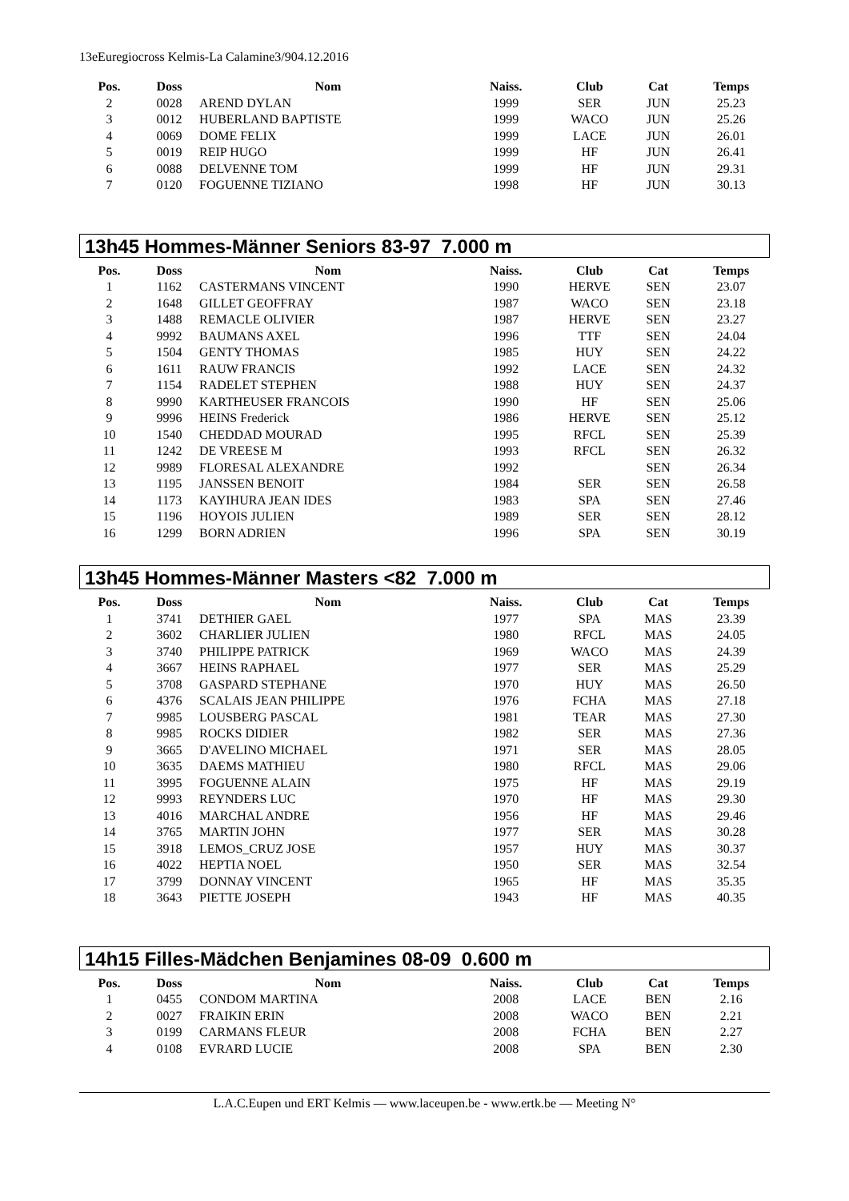13eEuregiocross Kelmis-La Calamine3/904.12.2016
| Pos. | Doss | Nom | Naiss. | Club | Cat | Temps |
| --- | --- | --- | --- | --- | --- | --- |
| 2 | 0028 | AREND DYLAN | 1999 | SER | JUN | 25.23 |
| 3 | 0012 | HUBERLAND BAPTISTE | 1999 | WACO | JUN | 25.26 |
| 4 | 0069 | DOME FELIX | 1999 | LACE | JUN | 26.01 |
| 5 | 0019 | REIP HUGO | 1999 | HF | JUN | 26.41 |
| 6 | 0088 | DELVENNE TOM | 1999 | HF | JUN | 29.31 |
| 7 | 0120 | FOGUENNE TIZIANO | 1998 | HF | JUN | 30.13 |
13h45 Hommes-Männer Seniors 83-97 7.000 m
| Pos. | Doss | Nom | Naiss. | Club | Cat | Temps |
| --- | --- | --- | --- | --- | --- | --- |
| 1 | 1162 | CASTERMANS VINCENT | 1990 | HERVE | SEN | 23.07 |
| 2 | 1648 | GILLET GEOFFRAY | 1987 | WACO | SEN | 23.18 |
| 3 | 1488 | REMACLE OLIVIER | 1987 | HERVE | SEN | 23.27 |
| 4 | 9992 | BAUMANS AXEL | 1996 | TTF | SEN | 24.04 |
| 5 | 1504 | GENTY THOMAS | 1985 | HUY | SEN | 24.22 |
| 6 | 1611 | RAUW FRANCIS | 1992 | LACE | SEN | 24.32 |
| 7 | 1154 | RADELET STEPHEN | 1988 | HUY | SEN | 24.37 |
| 8 | 9990 | KARTHEUSER FRANCOIS | 1990 | HF | SEN | 25.06 |
| 9 | 9996 | HEINS Frederick | 1986 | HERVE | SEN | 25.12 |
| 10 | 1540 | CHEDDAD MOURAD | 1995 | RFCL | SEN | 25.39 |
| 11 | 1242 | DE VREESE M | 1993 | RFCL | SEN | 26.32 |
| 12 | 9989 | FLORESAL ALEXANDRE | 1992 | | SEN | 26.34 |
| 13 | 1195 | JANSSEN BENOIT | 1984 | SER | SEN | 26.58 |
| 14 | 1173 | KAYIHURA JEAN IDES | 1983 | SPA | SEN | 27.46 |
| 15 | 1196 | HOYOIS JULIEN | 1989 | SER | SEN | 28.12 |
| 16 | 1299 | BORN ADRIEN | 1996 | SPA | SEN | 30.19 |
13h45 Hommes-Männer Masters <82 7.000 m
| Pos. | Doss | Nom | Naiss. | Club | Cat | Temps |
| --- | --- | --- | --- | --- | --- | --- |
| 1 | 3741 | DETHIER GAEL | 1977 | SPA | MAS | 23.39 |
| 2 | 3602 | CHARLIER JULIEN | 1980 | RFCL | MAS | 24.05 |
| 3 | 3740 | PHILIPPE PATRICK | 1969 | WACO | MAS | 24.39 |
| 4 | 3667 | HEINS RAPHAEL | 1977 | SER | MAS | 25.29 |
| 5 | 3708 | GASPARD STEPHANE | 1970 | HUY | MAS | 26.50 |
| 6 | 4376 | SCALAIS JEAN PHILIPPE | 1976 | FCHA | MAS | 27.18 |
| 7 | 9985 | LOUSBERG PASCAL | 1981 | TEAR | MAS | 27.30 |
| 8 | 9985 | ROCKS DIDIER | 1982 | SER | MAS | 27.36 |
| 9 | 3665 | D'AVELINO MICHAEL | 1971 | SER | MAS | 28.05 |
| 10 | 3635 | DAEMS MATHIEU | 1980 | RFCL | MAS | 29.06 |
| 11 | 3995 | FOGUENNE ALAIN | 1975 | HF | MAS | 29.19 |
| 12 | 9993 | REYNDERS LUC | 1970 | HF | MAS | 29.30 |
| 13 | 4016 | MARCHAL ANDRE | 1956 | HF | MAS | 29.46 |
| 14 | 3765 | MARTIN JOHN | 1977 | SER | MAS | 30.28 |
| 15 | 3918 | LEMOS_CRUZ JOSE | 1957 | HUY | MAS | 30.37 |
| 16 | 4022 | HEPTIA NOEL | 1950 | SER | MAS | 32.54 |
| 17 | 3799 | DONNAY VINCENT | 1965 | HF | MAS | 35.35 |
| 18 | 3643 | PIETTE JOSEPH | 1943 | HF | MAS | 40.35 |
14h15 Filles-Mädchen Benjamines 08-09 0.600 m
| Pos. | Doss | Nom | Naiss. | Club | Cat | Temps |
| --- | --- | --- | --- | --- | --- | --- |
| 1 | 0455 | CONDOM MARTINA | 2008 | LACE | BEN | 2.16 |
| 2 | 0027 | FRAIKIN ERIN | 2008 | WACO | BEN | 2.21 |
| 3 | 0199 | CARMANS FLEUR | 2008 | FCHA | BEN | 2.27 |
| 4 | 0108 | EVRARD LUCIE | 2008 | SPA | BEN | 2.30 |
L.A.C.Eupen und ERT Kelmis — www.laceupen.be - www.ertk.be — Meeting N°